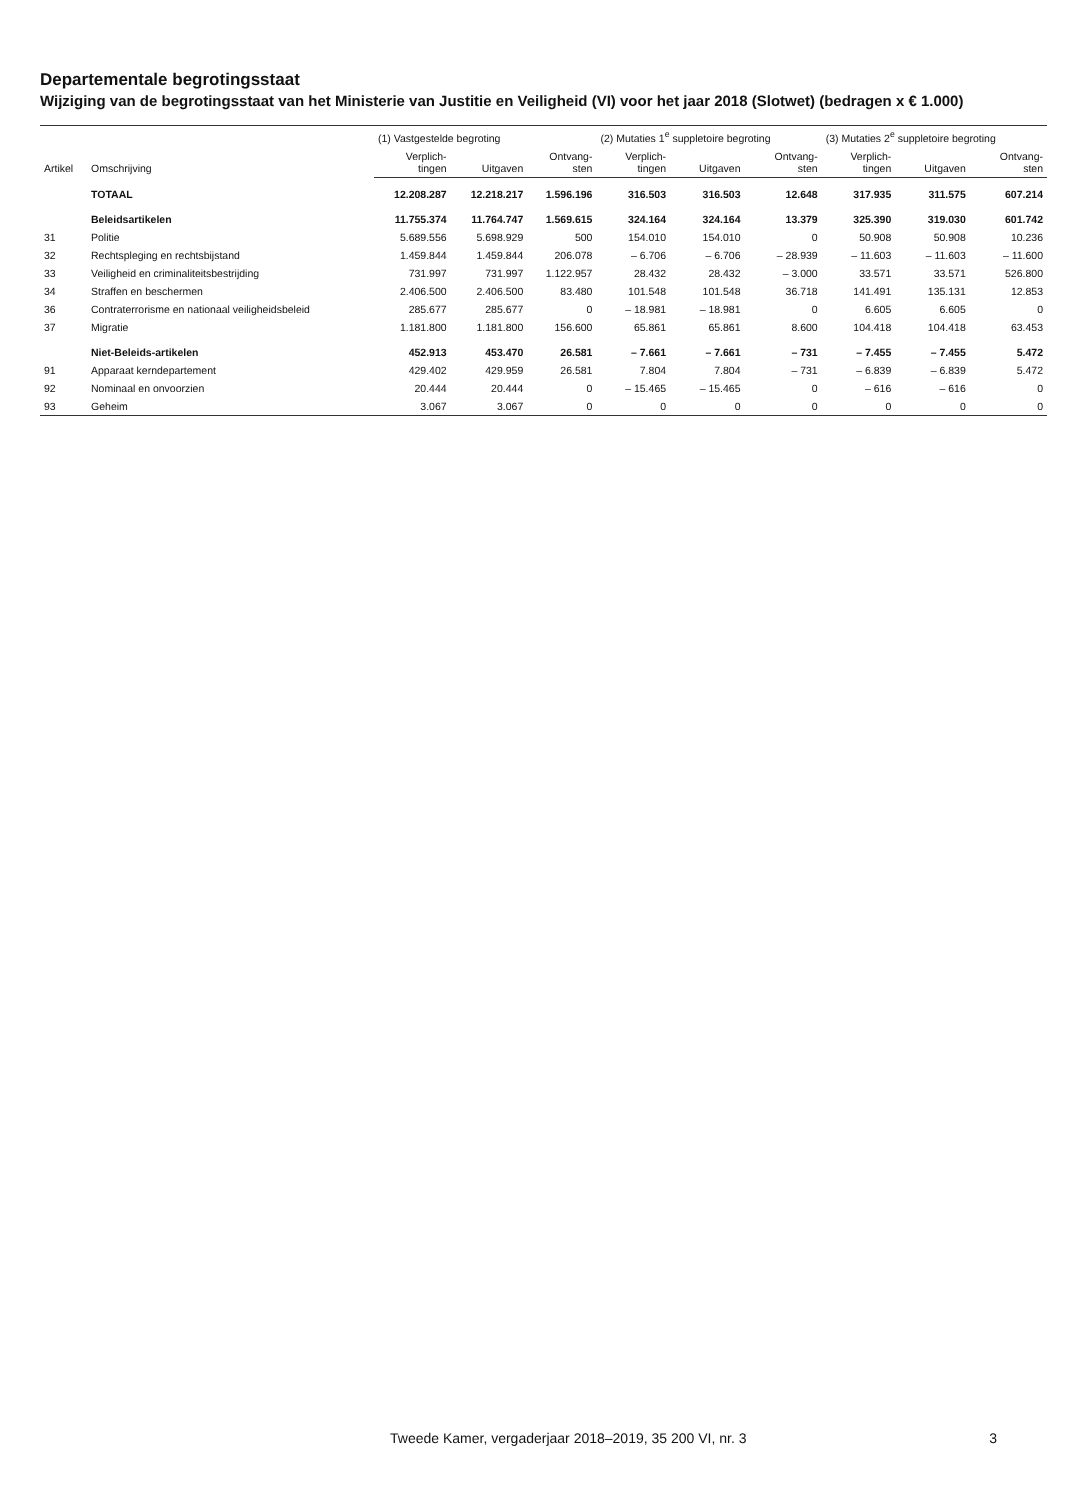Departementale begrotingsstaat
Wijziging van de begrotingsstaat van het Ministerie van Justitie en Veiligheid (VI) voor het jaar 2018 (Slotwet) (bedragen x € 1.000)
| Artikel | Omschrijving | (1) Vastgestelde begroting | | | (2) Mutaties 1<sup>e</sup> suppletoire begroting | | | (3) Mutaties 2<sup>e</sup> suppletoire begroting | | |
| --- | --- | --- | --- | --- | --- | --- | --- | --- | --- | --- |
| | | Verplich- tingen | Uitgaven | Ontvang- sten | Verplich- tingen | Uitgaven | Ontvang- sten | Verplich- tingen | Uitgaven | Ontvang- sten |
| | TOTAAL | 12.208.287 | 12.218.217 | 1.596.196 | 316.503 | 316.503 | 12.648 | 317.935 | 311.575 | 607.214 |
| | Beleidsartikelen | 11.755.374 | 11.764.747 | 1.569.615 | 324.164 | 324.164 | 13.379 | 325.390 | 319.030 | 601.742 |
| 31 | Politie | 5.689.556 | 5.698.929 | 500 | 154.010 | 154.010 | 0 | 50.908 | 50.908 | 10.236 |
| 32 | Rechtspleging en rechtsbijstand | 1.459.844 | 1.459.844 | 206.078 | – 6.706 | – 6.706 | – 28.939 | – 11.603 | – 11.603 | – 11.600 |
| 33 | Veiligheid en criminaliteitsbestrijding | 731.997 | 731.997 | 1.122.957 | 28.432 | 28.432 | – 3.000 | 33.571 | 33.571 | 526.800 |
| 34 | Straffen en beschermen | 2.406.500 | 2.406.500 | 83.480 | 101.548 | 101.548 | 36.718 | 141.491 | 135.131 | 12.853 |
| 36 | Contraterrorisme en nationaal veiligheidsbeleid | 285.677 | 285.677 | 0 | – 18.981 | – 18.981 | 0 | 6.605 | 6.605 | 0 |
| 37 | Migratie | 1.181.800 | 1.181.800 | 156.600 | 65.861 | 65.861 | 8.600 | 104.418 | 104.418 | 63.453 |
| | Niet-Beleids-artikelen | 452.913 | 453.470 | 26.581 | – 7.661 | – 7.661 | – 731 | – 7.455 | – 7.455 | 5.472 |
| 91 | Apparaat kerndepartement | 429.402 | 429.959 | 26.581 | 7.804 | 7.804 | – 731 | – 6.839 | – 6.839 | 5.472 |
| 92 | Nominaal en onvoorzien | 20.444 | 20.444 | 0 | – 15.465 | – 15.465 | 0 | – 616 | – 616 | 0 |
| 93 | Geheim | 3.067 | 3.067 | 0 | 0 | 0 | 0 | 0 | 0 | 0 |
Tweede Kamer, vergaderjaar 2018–2019, 35 200 VI, nr. 3 3